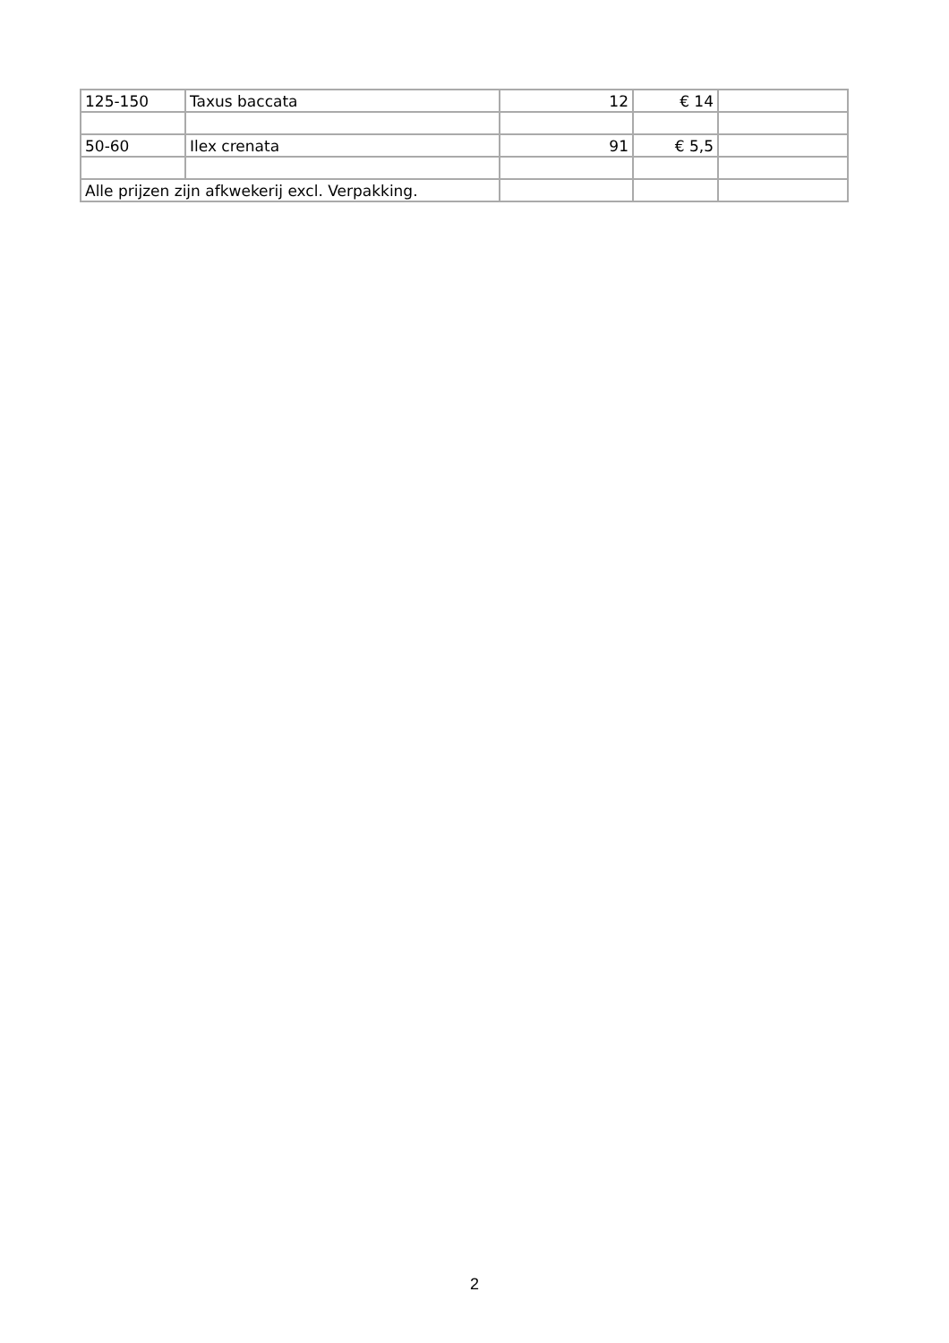| 125-150 | Taxus baccata | 12 | € 14 | |
| 50-60 | Ilex crenata | 91 | € 5,5 | |
| Alle prijzen zijn afkwekerij excl. Verpakking. | | | | |
2